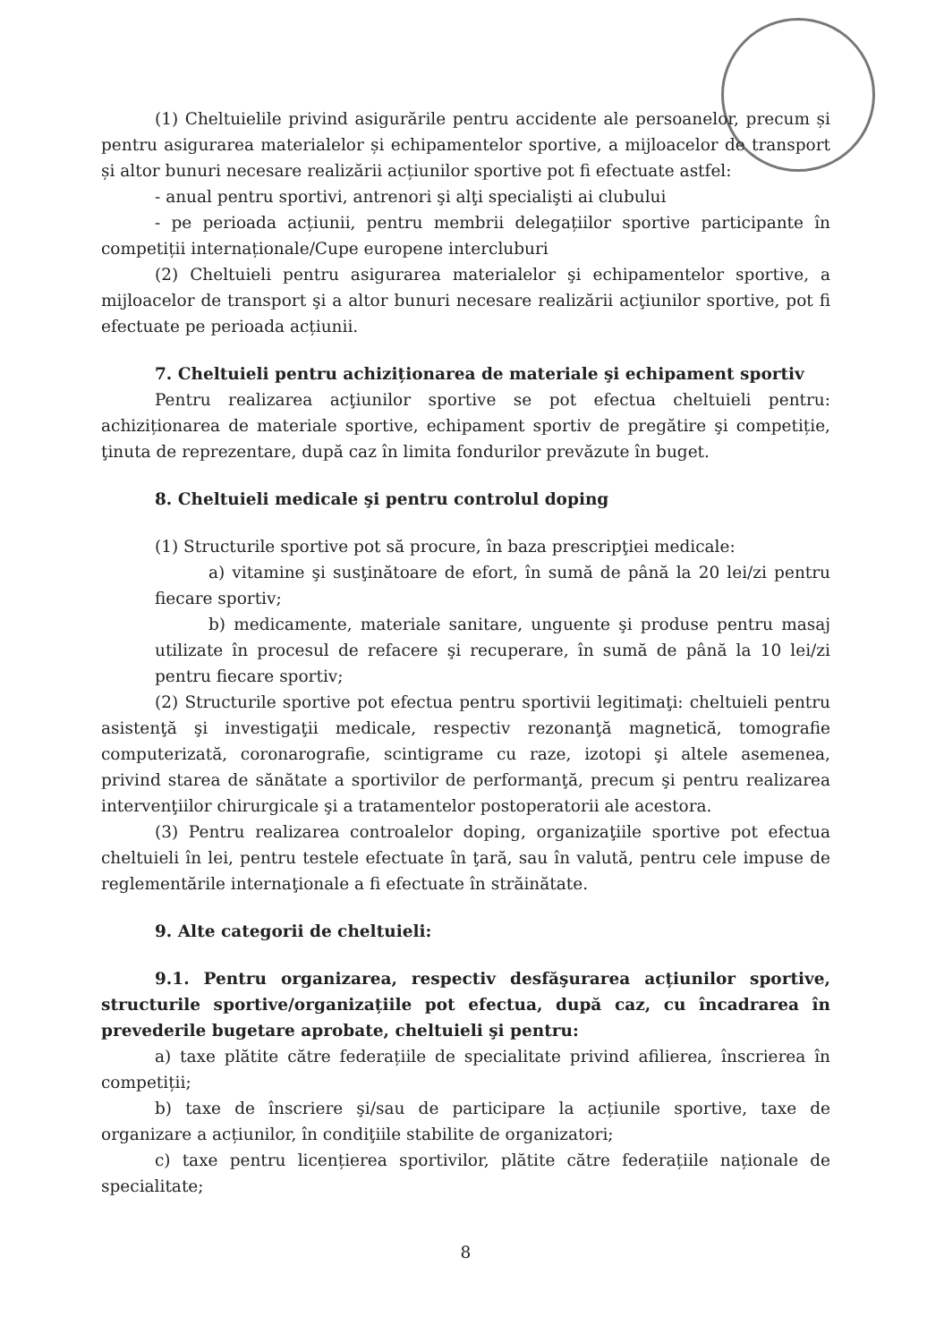(1) Cheltuielile privind asigurările pentru accidente ale persoanelor, precum și pentru asigurarea materialelor și echipamentelor sportive, a mijloacelor de transport și altor bunuri necesare realizării acțiunilor sportive pot fi efectuate astfel:
- anual pentru sportivi, antrenori şi alţi specialişti ai clubului
- pe perioada acțiunii, pentru membrii delegațiilor sportive participante în competiții internaționale/Cupe europene intercluburi
(2) Cheltuieli pentru asigurarea materialelor şi echipamentelor sportive, a mijloacelor de transport şi a altor bunuri necesare realizării acţiunilor sportive, pot fi efectuate pe perioada acțiunii.
7. Cheltuieli pentru achiziționarea de materiale şi echipament sportiv
Pentru realizarea acţiunilor sportive se pot efectua cheltuieli pentru: achiziționarea de materiale sportive, echipament sportiv de pregătire şi competiție, ţinuta de reprezentare, după caz în limita fondurilor prevăzute în buget.
8. Cheltuieli medicale şi pentru controlul doping
(1) Structurile sportive pot să procure, în baza prescripţiei medicale:
a) vitamine şi susţinătoare de efort, în sumă de până la 20 lei/zi pentru fiecare sportiv;
b) medicamente, materiale sanitare, unguente şi produse pentru masaj utilizate în procesul de refacere şi recuperare, în sumă de până la 10 lei/zi pentru fiecare sportiv;
(2) Structurile sportive pot efectua pentru sportivii legitimaţi: cheltuieli pentru asistenţă şi investigaţii medicale, respectiv rezonanţă magnetică, tomografie computerizată, coronarografie, scintigrame cu raze, izotopi şi altele asemenea, privind starea de sănătate a sportivilor de performanţă, precum şi pentru realizarea intervenţiilor chirurgicale şi a tratamentelor postoperatorii ale acestora.
(3) Pentru realizarea controalelor doping, organizaţiile sportive pot efectua cheltuieli în lei, pentru testele efectuate în ţară, sau în valută, pentru cele impuse de reglementările internaţionale a fi efectuate în străinătate.
9. Alte categorii de cheltuieli:
9.1. Pentru organizarea, respectiv desfăşurarea acțiunilor sportive, structurile sportive/organizațiile pot efectua, după caz, cu încadrarea în prevederile bugetare aprobate, cheltuieli şi pentru:
a) taxe plătite către federațiile de specialitate privind afilierea, înscrierea în competiții;
b) taxe de înscriere şi/sau de participare la acțiunile sportive, taxe de organizare a acțiunilor, în condiţiile stabilite de organizatori;
c) taxe pentru licențierea sportivilor, plătite către federațiile naționale de specialitate;
8